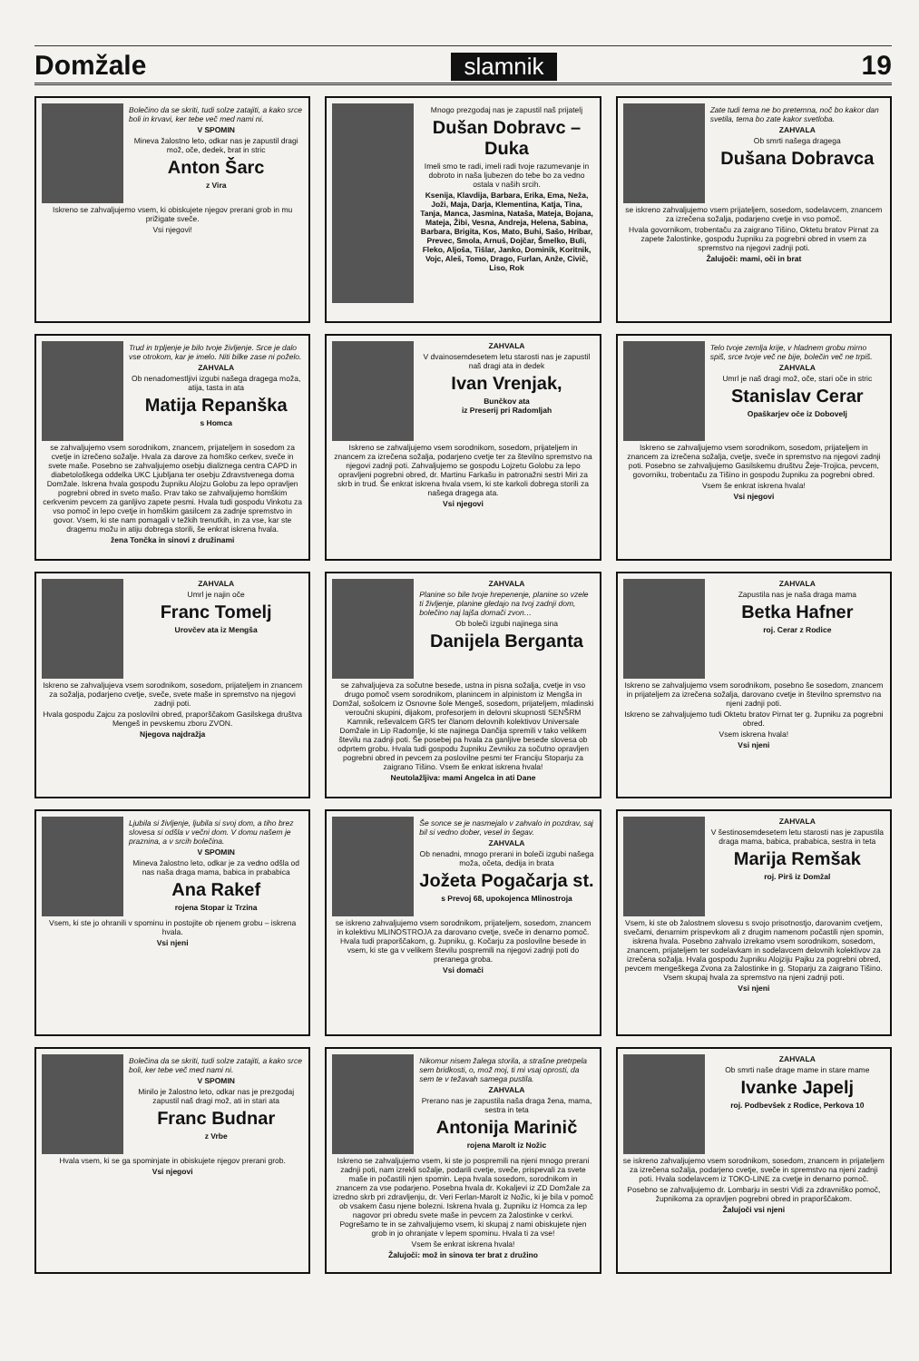Domžale slamnik 19
Bolečino da se skriti, tudi solze zatajiti, a kako srce boli in krvavi, ker tebe več med nami ni.
V SPOMIN
Mineva žalostno leto, odkar nas je zapustil dragi mož, oče, dedek, brat in stric
Anton Šarc
z Vira
Iskreno se zahvaljujemo vsem, ki obiskujete njegov prerani grob in mu prižigate sveče.
Vsi njegovi!
Mnogo prezgodaj nas je zapustil naš prijatelj
Dušan Dobravc – Duka
Imeli smo te radi, imeli radi tvoje razumevanje in dobroto in naša ljubezen do tebe bo za vedno ostala v naših srcih.
Ksenija, Klavdija, Barbara, Erika, Ema, Neža, Joži, Maja, Darja, Klementina, Katja, Tina, Tanja, Manca, Jasmina, Nataša, Mateja, Bojana, Mateja, Žibi, Vesna, Andreja, Helena, Sabina, Barbara, Brigita, Kos, Mato, Buhi, Sašo, Hribar, Prevec, Smola, Arnuš, Dojčar, Šmelko, Buli, Fleko, Aljoša, Tišlar, Janko, Dominik, Koritnik, Vojc, Aleš, Tomo, Drago, Furlan, Anže, Civič, Liso, Rok
Zate tudi tema ne bo pretemna, noč bo kakor dan svetila, tema bo zate kakor svetloba.
ZAHVALA
Ob smrti našega dragega
Dušana Dobravca
se iskreno zahvaljujemo vsem prijateljem, sosedom, sodelavcem, znancem za izrečena sožalja, podarjeno cvetje in vso pomoč.
Hvala govornikom, trobentaču za zaigrano Tišino, Oktetu bratov Pirnat za zapete žalostinke, gospodu župniku za pogrebni obred in vsem za spremstvo na njegovi zadnji poti.
Žalujoči: mami, oči in brat
Trud in trpljenje je bilo tvoje življenje. Srce je dalo vse otrokom, kar je imelo. Niti bilke zase ni poželo.
ZAHVALA
Ob nenadomestljivi izgubi našega dragega moža, atija, tasta in ata
Matija Repanška
s Homca
se zahvaljujemo vsem sorodnikom, znancem, prijateljem in sosedom za cvetje in izrečeno sožalje. Hvala za darove za homško cerkev, sveče in svete maše. Posebno se zahvaljujemo osebju dializnega centra CAPD in diabetološkega oddelka UKC Ljubljana ter osebju Zdravstvenega doma Domžale. Iskrena hvala gospodu župniku Alojzu Golobu za lepo opravljen pogrebni obred in sveto mašo. Prav tako se zahvaljujemo homškim cerkvenim pevcem za ganljivo zapete pesmi. Hvala tudi gospodu Vinkotu za vso pomoč in lepo cvetje in homškim gasilcem za zadnje spremstvo in govor. Vsem, ki ste nam pomagali v težkih trenutkih, in za vse, kar ste dragemu možu in atiju dobrega storili, še enkrat iskrena hvala.
žena Tončka in sinovi z družinami
ZAHVALA
V dvainosemdesetem letu starosti nas je zapustil naš dragi ata in dedek
Ivan Vrenjak,
Bunčkov ata
iz Preserij pri Radomljah
Iskreno se zahvaljujemo vsem sorodnikom, sosedom, prijateljem in znancem za izrečena sožalja, podarjeno cvetje ter za številno spremstvo na njegovi zadnji poti. Zahvaljujemo se gospodu Lojzetu Golobu za lepo opravljeni pogrebni obred, dr. Martinu Farkašu in patronažni sestri Miri za skrb in trud. Še enkrat iskrena hvala vsem, ki ste karkoli dobrega storili za našega dragega ata.
Vsi njegovi
Telo tvoje zemlja krije, v hladnem grobu mirno spiš, srce tvoje več ne bije, bolečin več ne trpiš.
ZAHVALA
Umrl je naš dragi mož, oče, stari oče in stric
Stanislav Cerar
Opaškarjev oče iz Dobovelj
Iskreno se zahvaljujemo vsem sorodnikom, sosedom, prijateljem in znancem za izrečena sožalja, cvetje, sveče in spremstvo na njegovi zadnji poti. Posebno se zahvaljujemo Gasilskemu društvu Žeje-Trojica, pevcem, govorniku, trobentaču za Tišino in gospodu župniku za pogrebni obred.
Vsem še enkrat iskrena hvala!
Vsi njegovi
ZAHVALA
Umrl je najin oče
Franc Tomelj
Urovčev ata iz Mengša
Iskreno se zahvaljujeva vsem sorodnikom, sosedom, prijateljem in znancem za sožalja, podarjeno cvetje, sveče, svete maše in spremstvo na njegovi zadnji poti.
Hvala gospodu Zajcu za poslovilni obred, praporščakom Gasilskega društva Mengeš in pevskemu zboru ZVON.
Njegova najdražja
ZAHVALA
Planine so bile tvoje hrepenenje, planine so vzele ti življenje, planine gledajo na tvoj zadnji dom, bolečino naj lajša domači zvon…
Ob boleči izgubi najinega sina
Danijela Berganta
se zahvaljujeva za sočutne besede, ustna in pisna sožalja, cvetje in vso drugo pomoč vsem sorodnikom, planincem in alpinistom iz Mengša in Domžal, sošolcem iz Osnovne šole Mengeš, sosedom, prijateljem, mladinski veroučni skupini, dijakom, profesorjem in delovni skupnosti SENŠRM Kamnik, reševalcem GRS ter članom delovnih kolektivov Universale Domžale in Lip Radomlje, ki ste najinega Dančija spremili v tako velikem številu na zadnji poti. Še posebej pa hvala za ganljive besede slovesa ob odprtem grobu. Hvala tudi gospodu župniku Zevniku za sočutno opravljen pogrebni obred in pevcem za poslovilne pesmi ter Franciju Stoparju za zaigrano Tišino. Vsem še enkrat iskrena hvala!
Neutolažljiva: mami Angelca in ati Dane
ZAHVALA
Zapustila nas je naša draga mama
Betka Hafner
roj. Cerar z Rodice
Iskreno se zahvaljujemo vsem sorodnikom, posebno še sosedom, znancem in prijateljem za izrečena sožalja, darovano cvetje in številno spremstvo na njeni zadnji poti.
Iskreno se zahvaljujemo tudi Oktetu bratov Pirnat ter g. župniku za pogrebni obred.
Vsem iskrena hvala!
Vsi njeni
Ljubila si življenje, ljubila si svoj dom, a tiho brez slovesa si odšla v večni dom. V domu našem je praznina, a v srcih bolečina.
V SPOMIN
Mineva žalostno leto, odkar je za vedno odšla od nas naša draga mama, babica in prababica
Ana Rakef
rojena Stopar iz Trzina
Vsem, ki ste jo ohranili v spominu in postojite ob njenem grobu – iskrena hvala.
Vsi njeni
Še sonce se je nasmejalo v zahvalo in pozdrav, saj bil si vedno dober, vesel in šegav.
ZAHVALA
Ob nenadni, mnogo prerani in boleči izgubi našega moža, očeta, dedija in brata
Jožeta Pogačarja st.
s Prevoj 68, upokojenca Mlinostroja
se iskreno zahvaljujemo vsem sorodnikom, prijateljem, sosedom, znancem in kolektivu MLINOSTROJA za darovano cvetje, sveče in denarno pomoč. Hvala tudi praporščakom, g. župniku, g. Kočarju za poslovilne besede in vsem, ki ste ga v velikem številu pospremili na njegovi zadnji poti do preranega groba.
Vsi domači
ZAHVALA
V šestinosemdesetem letu starosti nas je zapustila draga mama, babica, prababica, sestra in teta
Marija Remšak
roj. Pirš iz Domžal
Vsem, ki ste ob žalostnem slovesu s svojo prisotnostjo, darovanim cvetjem, svečami, denarnim prispevkom ali z drugim namenom počastili njen spomin, iskrena hvala. Posebno zahvalo izrekamo vsem sorodnikom, sosedom, znancem, prijateljem ter sodelavkam in sodelavcem delovnih kolektivov za izrečena sožalja. Hvala gospodu župniku Alojziju Pajku za pogrebni obred, pevcem mengeškega Zvona za žalostinke in g. Stoparju za zaigrano Tišino. Vsem skupaj hvala za spremstvo na njeni zadnji poti.
Vsi njeni
Bolečina da se skriti, tudi solze zatajiti, a kako srce boli, ker tebe več med nami ni.
V SPOMIN
Minilo je žalostno leto, odkar nas je prezgodaj zapustil naš dragi mož, ati in stari ata
Franc Budnar
z Vrbe
Hvala vsem, ki se ga spominjate in obiskujete njegov prerani grob.
Vsi njegovi
Nikomur nisem žalega storila, a strašne pretrpela sem bridkosti, o, mož moj, ti mi vsaj oprosti, da sem te v težavah samega pustila.
ZAHVALA
Prerano nas je zapustila naša draga žena, mama, sestra in teta
Antonija Marinič
rojena Marolt iz Nožic
Iskreno se zahvaljujemo vsem, ki ste jo pospremili na njeni mnogo prerani zadnji poti, nam izrekli sožalje, podarili cvetje, sveče, prispevali za svete maše in počastili njen spomin. Lepa hvala sosedom, sorodnikom in znancem za vse podarjeno. Posebna hvala dr. Kokaljevi iz ZD Domžale za izredno skrb pri zdravljenju, dr. Veri Ferlan-Marolt iz Nožic, ki je bila v pomoč ob vsakem času njene bolezni. Iskrena hvala g. župniku iz Homca za lep nagovor pri obredu svete maše in pevcem za žalostinke v cerkvi. Pogrešamo te in se zahvaljujemo vsem, ki skupaj z nami obiskujete njen grob in jo ohranjate v lepem spominu. Hvala ti za vse!
Vsem še enkrat iskrena hvala!
Žalujoči: mož in sinova ter brat z družino
ZAHVALA
Ob smrti naše drage mame in stare mame
Ivanke Japelj
roj. Podbevšek z Rodice, Perkova 10
se iskreno zahvaljujemo vsem sorodnikom, sosedom, znancem in prijateljem za izrečena sožalja, podarjeno cvetje, sveče in spremstvo na njeni zadnji poti. Hvala sodelavcem iz TOKO-LINE za cvetje in denarno pomoč.
Posebno se zahvaljujemo dr. Lombarju in sestri Vidi za zdravniško pomoč, župnikoma za opravljen pogrebni obred in praporščakom.
Žalujoči vsi njeni